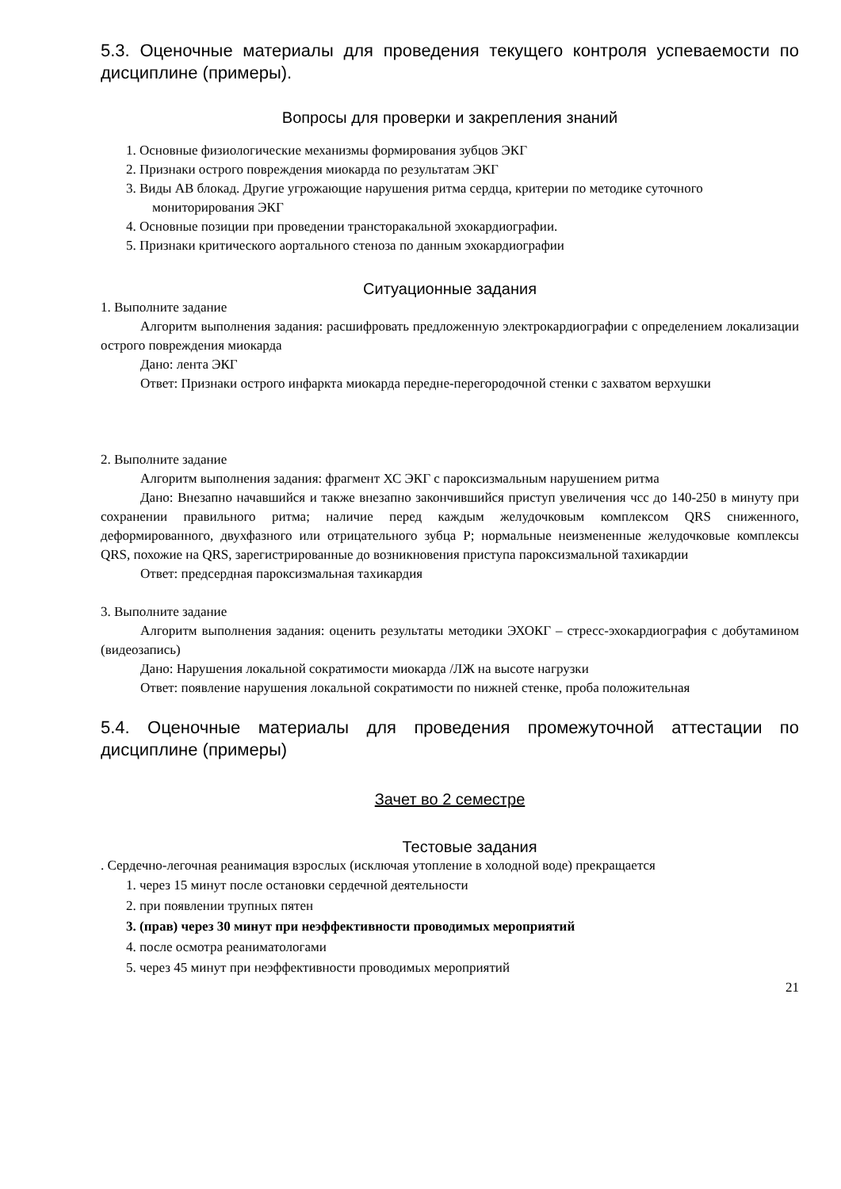5.3. Оценочные материалы для проведения текущего контроля успеваемости по дисциплине (примеры).
Вопросы для проверки и закрепления знаний
1. Основные физиологические механизмы формирования зубцов ЭКГ
2. Признаки острого повреждения миокарда по результатам ЭКГ
3. Виды АВ блокад. Другие угрожающие нарушения ритма сердца, критерии по методике суточного мониторирования ЭКГ
4. Основные позиции при проведении трансторакальной эхокардиографии.
5. Признаки критического аортального стеноза по данным эхокардиографии
Ситуационные задания
1. Выполните задание
Алгоритм выполнения задания: расшифровать предложенную электрокардиографии с определением локализации острого повреждения миокарда
Дано: лента ЭКГ
Ответ: Признаки острого инфаркта миокарда передне-перегородочной стенки с захватом верхушки
2. Выполните задание
Алгоритм выполнения задания: фрагмент ХС ЭКГ с пароксизмальным нарушением ритма
Дано: Внезапно начавшийся и также внезапно закончившийся приступ увеличения чсс до 140-250 в минуту при сохранении правильного ритма; наличие перед каждым желудочковым комплексом QRS сниженного, деформированного, двухфазного или отрицательного зубца P; нормальные неизмененные желудочковые комплексы QRS, похожие на QRS, зарегистрированные до возникновения приступа пароксизмальной тахикардии
Ответ: предсердная пароксизмальная тахикардия
3. Выполните задание
Алгоритм выполнения задания: оценить результаты методики ЭХОКГ – стресс-эхокардиография с добутамином (видеозапись)
Дано: Нарушения локальной сократимости миокарда /ЛЖ на высоте нагрузки
Ответ: появление нарушения локальной сократимости по нижней стенке, проба положительная
5.4. Оценочные материалы для проведения промежуточной аттестации по дисциплине (примеры)
Зачет во 2 семестре
Тестовые задания
. Сердечно-легочная реанимация взрослых (исключая утопление в холодной воде) прекращается
1. через 15 минут после остановки сердечной деятельности
2. при появлении трупных пятен
3. (прав) через 30 минут при неэффективности проводимых мероприятий
4. после осмотра реаниматологами
5. через 45 минут при неэффективности проводимых мероприятий
21